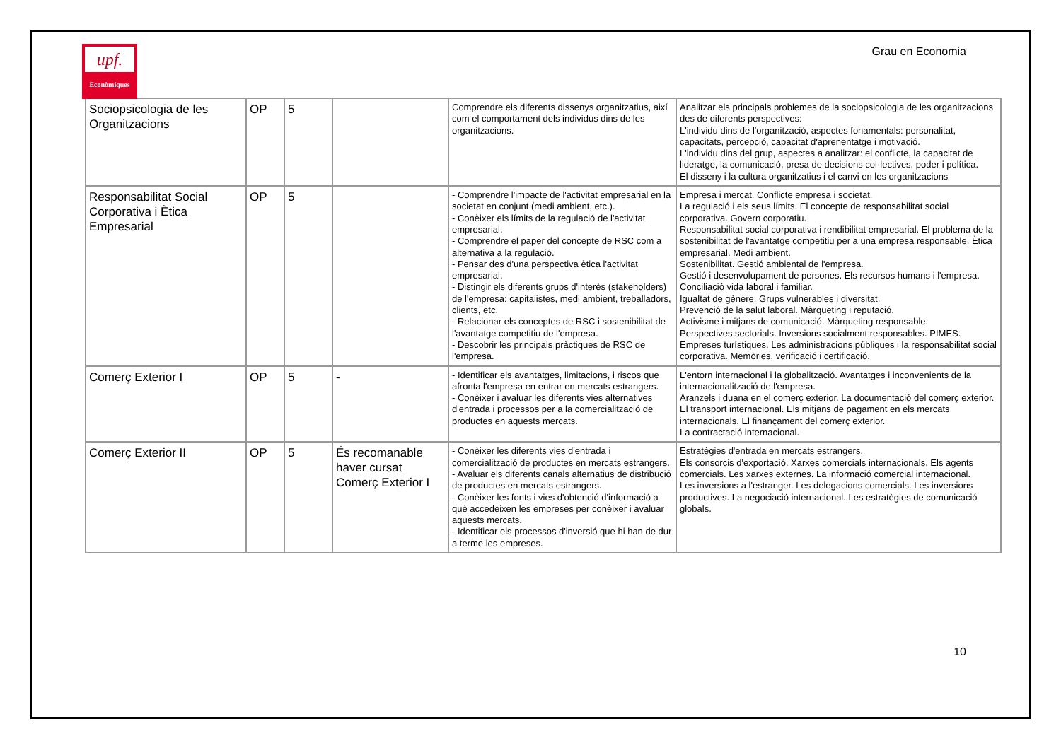upf.
Econòmiques
Grau en Economia
| Sociopsicologia de les Organitzacions | OP | 5 | | Comprendre els diferents dissenys organitzatius, així com el comportament dels individus dins de les organitzacions. | Analitzar els principals problemes de la sociopsicologia de les organitzacions des de diferents perspectives: L'individu dins de l'organització, aspectes fonamentals: personalitat, capacitats, percepció, capacitat d'aprenentatge i motivació. L'individu dins del grup, aspectes a analitzar: el conflicte, la capacitat de lideratge, la comunicació, presa de decisions col·lectives, poder i política. El disseny i la cultura organitzatius i el canvi en les organitzacions |
| Responsabilitat Social Corporativa i Ètica Empresarial | OP | 5 | | - Comprendre l'impacte de l'activitat empresarial en la societat en conjunt (medi ambient, etc.). - Conèixer els límits de la regulació de l'activitat empresarial. - Comprendre el paper del concepte de RSC com a alternativa a la regulació. - Pensar des d'una perspectiva ètica l'activitat empresarial. - Distingir els diferents grups d'interès (stakeholders) de l'empresa: capitalistes, medi ambient, treballadors, clients, etc. - Relacionar els conceptes de RSC i sostenibilitat de l'avantatge competitiu de l'empresa. - Descobrir les principals pràctiques de RSC de l'empresa. | Empresa i mercat. Conflicte empresa i societat. La regulació i els seus límits. El concepte de responsabilitat social corporativa. Govern corporatiu. Responsabilitat social corporativa i rendibilitat empresarial. El problema de la sostenibilitat de l'avantatge competitiu per a una empresa responsable. Ètica empresarial. Medi ambient. Sostenibilitat. Gestió ambiental de l'empresa. Gestió i desenvolupament de persones. Els recursos humans i l'empresa. Conciliació vida laboral i familiar. Igualtat de gènere. Grups vulnerables i diversitat. Prevenció de la salut laboral. Màrqueting i reputació. Activisme i mitjans de comunicació. Màrqueting responsable. Perspectives sectorials. Inversions socialment responsables. PIMES. Empreses turístiques. Les administracions públiques i la responsabilitat social corporativa. Memòries, verificació i certificació. |
| Comerç Exterior I | OP | 5 | - | - Identificar els avantatges, limitacions, i riscos que afronta l'empresa en entrar en mercats estrangers. - Conèixer i avaluar les diferents vies alternatives d'entrada i processos per a la comercialització de productes en aquests mercats. | L'entorn internacional i la globalització. Avantatges i inconvenients de la internacionalització de l'empresa. Aranzels i duana en el comerç exterior. La documentació del comerç exterior. El transport internacional. Els mitjans de pagament en els mercats internacionals. El finançament del comerç exterior. La contractació internacional. |
| Comerç Exterior II | OP | 5 | És recomanable haver cursat Comerç Exterior I | - Conèixer les diferents vies d'entrada i comercialització de productes en mercats estrangers. - Avaluar els diferents canals alternatius de distribució de productes en mercats estrangers. - Conèixer les fonts i vies d'obtenció d'informació a què accedeixen les empreses per conèixer i avaluar aquests mercats. - Identificar els processos d'inversió que hi han de dur a terme les empreses. | Estratègies d'entrada en mercats estrangers. Els consorcis d'exportació. Xarxes comercials internacionals. Els agents comercials. Les xarxes externes. La informació comercial internacional. Les inversions a l'estranger. Les delegacions comercials. Les inversions productives. La negociació internacional. Les estratègies de comunicació globals. |
10